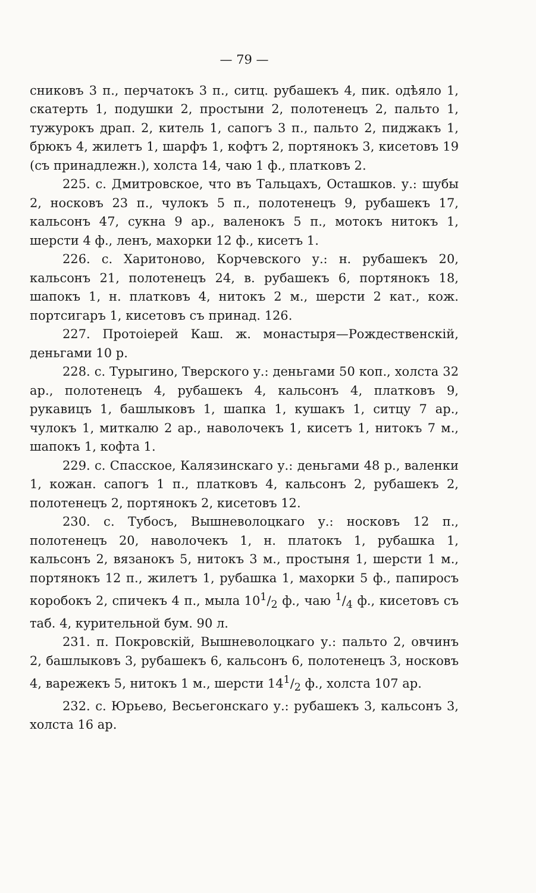— 79 —
сниковъ 3 п., перчатокъ 3 п., ситц. рубашекъ 4, пик. одѣяло 1, скатерть 1, подушки 2, простыни 2, полотенецъ 2, пальто 1, тужурокъ драп. 2, китель 1, сапогъ 3 п., пальто 2, пиджакъ 1, брюкъ 4, жилетъ 1, шарфъ 1, кофтъ 2, портянокъ 3, кисетовъ 19 (съ принадлежн.), холста 14, чаю 1 ф., платковъ 2.
225. с. Дмитровское, что въ Тальцахъ, Осташков. у.: шубы 2, носковъ 23 п., чулокъ 5 п., полотенецъ 9, рубашекъ 17, кальсонъ 47, сукна 9 ар., валенокъ 5 п., мотокъ нитокъ 1, шерсти 4 ф., ленъ, махорки 12 ф., кисетъ 1.
226. с. Харитоново, Корчевского у.: н. рубашекъ 20, кальсонъ 21, полотенецъ 24, в. рубашекъ 6, портянокъ 18, шапокъ 1, н. платковъ 4, нитокъ 2 м., шерсти 2 кат., кож. портсигаръ 1, кисетовъ съ принад. 126.
227. Протоіерей Каш. ж. монастыря—Рождественскій, деньгами 10 р.
228. с. Турыгино, Тверского у.: деньгами 50 коп., холста 32 ар., полотенецъ 4, рубашекъ 4, кальсонъ 4, платковъ 9, рукавицъ 1, башлыковъ 1, шапка 1, кушакъ 1, ситцу 7 ар., чулокъ 1, миткалю 2 ар., наволочекъ 1, кисетъ 1, нитокъ 7 м., шапокъ 1, кофта 1.
229. с. Спасское, Калязинскаго у.: деньгами 48 р., валенки 1, кожан. сапогъ 1 п., платковъ 4, кальсонъ 2, рубашекъ 2, полотенецъ 2, портянокъ 2, кисетовъ 12.
230. с. Тубосъ, Вышневолоцкаго у.: носковъ 12 п., полотенецъ 20, наволочекъ 1, н. платокъ 1, рубашка 1, кальсонъ 2, вязанокъ 5, нитокъ 3 м., простыня 1, шерсти 1 м., портянокъ 12 п., жилетъ 1, рубашка 1, махорки 5 ф., папиросъ коробокъ 2, спичекъ 4 п., мыла 101/2 ф., чаю 1/4 ф., кисетовъ съ таб. 4, курительной бум. 90 л.
231. п. Покровскій, Вышневолоцкаго у.: пальто 2, овчинъ 2, башлыковъ 3, рубашекъ 6, кальсонъ 6, полотенецъ 3, носковъ 4, варежекъ 5, нитокъ 1 м., шерсти 141/2 ф., холста 107 ар.
232. с. Юрьево, Весьегонскаго у.: рубашекъ 3, кальсонъ 3, холста 16 ар.